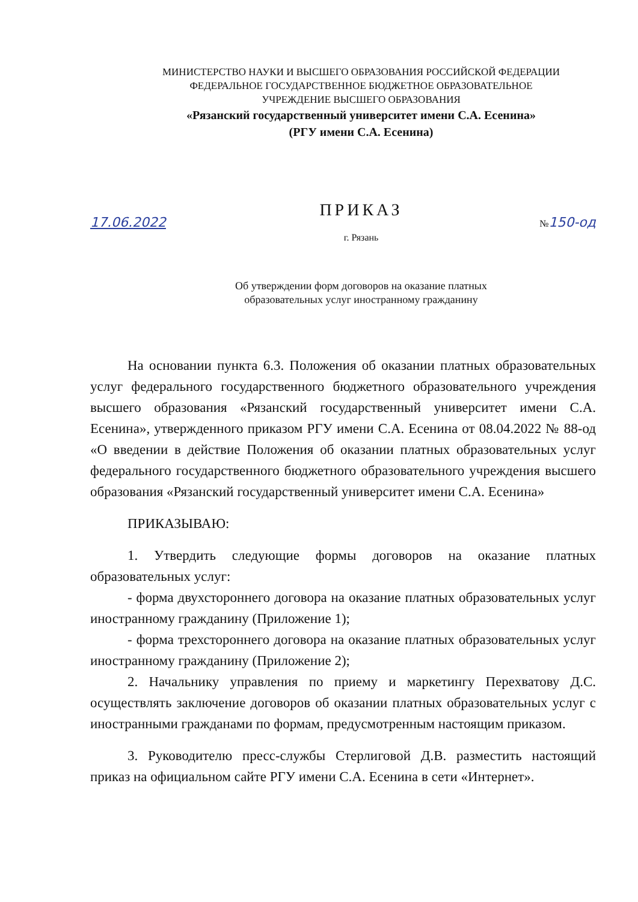МИНИСТЕРСТВО НАУКИ И ВЫСШЕГО ОБРАЗОВАНИЯ РОССИЙСКОЙ ФЕДЕРАЦИИ
ФЕДЕРАЛЬНОЕ ГОСУДАРСТВЕННОЕ БЮДЖЕТНОЕ ОБРАЗОВАТЕЛЬНОЕ
УЧРЕЖДЕНИЕ ВЫСШЕГО ОБРАЗОВАНИЯ
«Рязанский государственный университет имени С.А. Есенина»
(РГУ имени С.А. Есенина)
ПРИКАЗ
17.06.2022 №150-од
г. Рязань
Об утверждении форм договоров на оказание платных
образовательных услуг иностранному гражданину
На основании пункта 6.3. Положения об оказании платных образовательных услуг федерального государственного бюджетного образовательного учреждения высшего образования «Рязанский государственный университет имени С.А. Есенина», утвержденного приказом РГУ имени С.А. Есенина от 08.04.2022 № 88-од «О введении в действие Положения об оказании платных образовательных услуг федерального государственного бюджетного образовательного учреждения высшего образования «Рязанский государственный университет имени С.А. Есенина»
ПРИКАЗЫВАЮ:
1. Утвердить следующие формы договоров на оказание платных образовательных услуг:
- форма двухстороннего договора на оказание платных образовательных услуг иностранному гражданину (Приложение 1);
- форма трехстороннего договора на оказание платных образовательных услуг иностранному гражданину (Приложение 2);
2. Начальнику управления по приему и маркетингу Перехватову Д.С. осуществлять заключение договоров об оказании платных образовательных услуг с иностранными гражданами по формам, предусмотренным настоящим приказом.
3. Руководителю пресс-службы Стерлиговой Д.В. разместить настоящий приказ на официальном сайте РГУ имени С.А. Есенина в сети «Интернет».